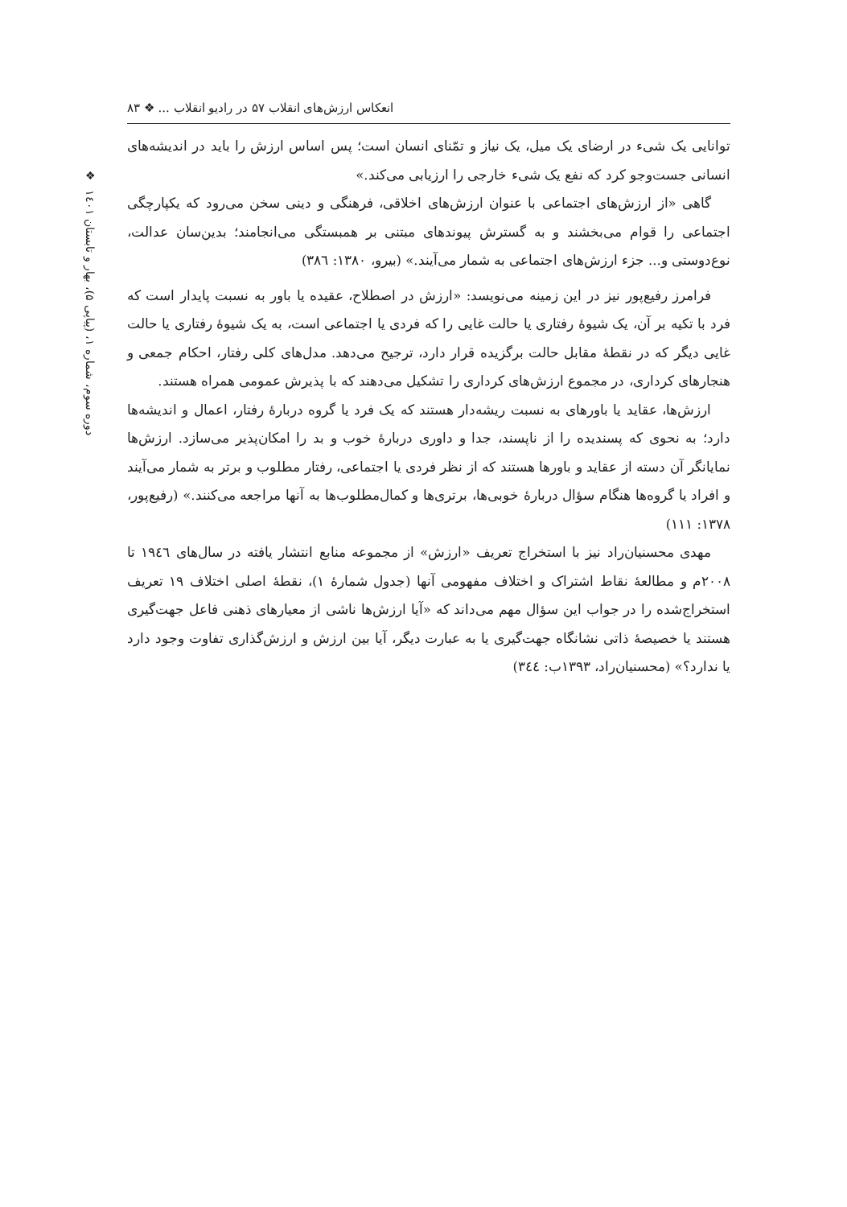انعکاس ارزش‌های انقلاب ۵۷ در رادیو انقلاب ... ❖ ۸۳
توانایی یک شیء در ارضای یک میل، یک نیاز و تمّنای انسان است؛ پس اساس ارزش را باید در اندیشه‌های انسانی جست‌وجو کرد که نفع یک شیء خارجی را ارزیابی می‌کند.»
گاهی «از ارزش‌های اجتماعی با عنوان ارزش‌های اخلاقی، فرهنگی و دینی سخن می‌رود که یکپارچگی اجتماعی را قوام می‌بخشند و به گسترش پیوندهای مبتنی بر همبستگی می‌انجامند؛ بدین‌سان عدالت، نوع‌دوستی و... جزء ارزش‌های اجتماعی به شمار می‌آیند.» (بیرو، ۱۳۸۰: ۳۸٦)
فرامرز رفیع‌پور نیز در این زمینه می‌نویسد: «ارزش در اصطلاح، عقیده یا باور به نسبت پایدار است که فرد با تکیه بر آن، یک شیوهٔ رفتاری یا حالت غایی را که فردی یا اجتماعی است، به یک شیوهٔ رفتاری یا حالت غایی دیگر که در نقطهٔ مقابل حالت برگزیده قرار دارد، ترجیح می‌دهد. مدل‌های کلی رفتار، احکام جمعی و هنجارهای کرداری، در مجموع ارزش‌های کرداری را تشکیل می‌دهند که با پذیرش عمومی همراه هستند.
ارزش‌ها، عقاید یا باورهای به نسبت ریشه‌دار هستند که یک فرد یا گروه دربارهٔ رفتار، اعمال و اندیشه‌ها دارد؛ به نحوی که پسندیده را از ناپسند، جدا و داوری دربارهٔ خوب و بد را امکان‌پذیر می‌سازد. ارزش‌ها نمایانگر آن دسته از عقاید و باورها هستند که از نظر فردی یا اجتماعی، رفتار مطلوب و برتر به شمار می‌آیند و افراد یا گروه‌ها هنگام سؤال دربارهٔ خوبی‌ها، برتری‌ها و کمال‌مطلوب‌ها به آنها مراجعه می‌کنند.» (رفیع‌پور، ۱۳۷۸: ۱۱۱)
مهدی محسنیان‌راد نیز با استخراج تعریف «ارزش» از مجموعه منابع انتشار یافته در سال‌های ۱۹٤٦ تا ۲۰۰۸م و مطالعهٔ نقاط اشتراک و اختلاف مفهومی آنها (جدول شمارهٔ ۱)، نقطهٔ اصلی اختلاف ۱۹ تعریف استخراج‌شده را در جواب این سؤال مهم می‌داند که «آیا ارزش‌ها ناشی از معیارهای ذهنی فاعل جهت‌گیری هستند یا خصیصهٔ ذاتی نشانگاه جهت‌گیری یا به عبارت دیگر، آیا بین ارزش و ارزش‌گذاری تفاوت وجود دارد یا ندارد؟» (محسنیان‌راد، ۱۳۹۳ب: ۳٤٤)
❖
دوره سوم، شماره ۱، (پیاپی ۵)، بهار و تابستان ۱٤۰۱